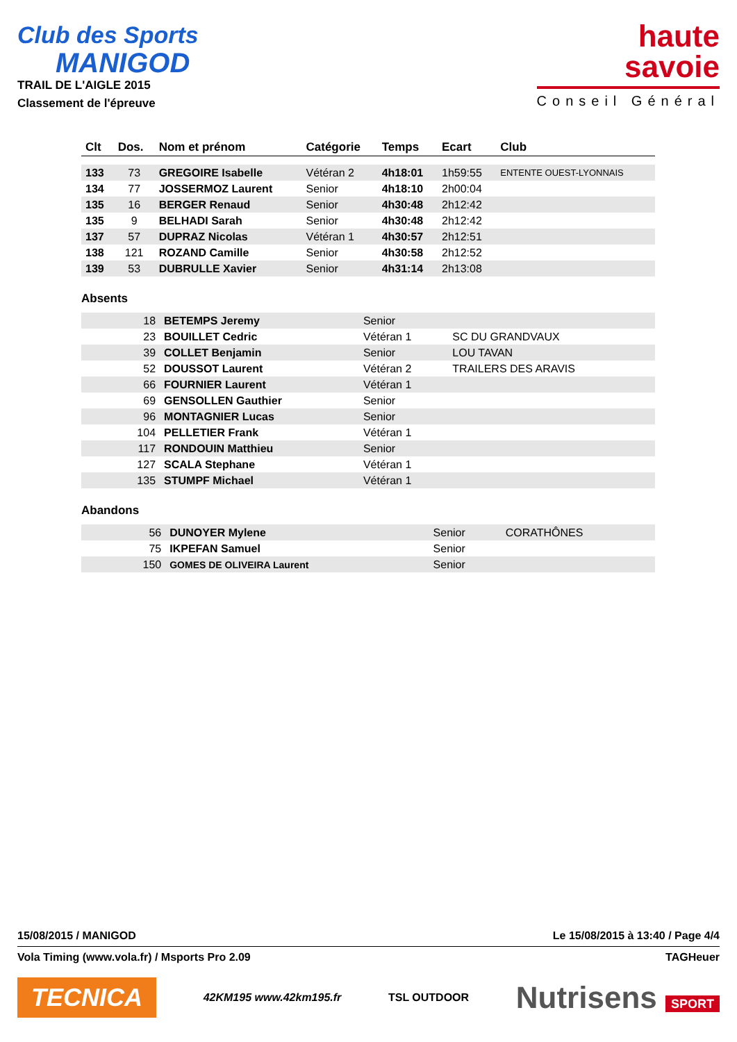Club des Sports
MANIGOD
TRAIL DE L'AIGLE 2015
Classement de l'épreuve
haute
savoie
Conseil Général
| Clt | Dos. | Nom et prénom | Catégorie | Temps | Ecart | Club |
| --- | --- | --- | --- | --- | --- | --- |
| 133 | 73 | GREGOIRE Isabelle | Vétéran 2 | 4h18:01 | 1h59:55 | ENTENTE OUEST-LYONNAIS |
| 134 | 77 | JOSSERMOZ Laurent | Senior | 4h18:10 | 2h00:04 | |
| 135 | 16 | BERGER Renaud | Senior | 4h30:48 | 2h12:42 | |
| 135 | 9 | BELHADI Sarah | Senior | 4h30:48 | 2h12:42 | |
| 137 | 57 | DUPRAZ Nicolas | Vétéran 1 | 4h30:57 | 2h12:51 | |
| 138 | 121 | ROZAND Camille | Senior | 4h30:58 | 2h12:52 | |
| 139 | 53 | DUBRULLE Xavier | Senior | 4h31:14 | 2h13:08 | |
Absents
| | 18 | BETEMPS Jeremy | Senior | |
| | 23 | BOUILLET Cedric | Vétéran 1 | SC DU GRANDVAUX |
| | 39 | COLLET Benjamin | Senior | LOU TAVAN |
| | 52 | DOUSSOT Laurent | Vétéran 2 | TRAILERS DES ARAVIS |
| | 66 | FOURNIER Laurent | Vétéran 1 | |
| | 69 | GENSOLLEN Gauthier | Senior | |
| | 96 | MONTAGNIER Lucas | Senior | |
| | 104 | PELLETIER Frank | Vétéran 1 | |
| | 117 | RONDOUIN Matthieu | Senior | |
| | 127 | SCALA Stephane | Vétéran 1 | |
| | 135 | STUMPF Michael | Vétéran 1 | |
Abandons
| | 56 | DUNOYER Mylene | Senior | CORATHÔNES |
| | 75 | IKPEFAN Samuel | Senior | |
| | 150 | GOMES DE OLIVEIRA Laurent | Senior | |
15/08/2015 / MANIGOD Le 15/08/2015 à 13:40 / Page 4/4
Vola Timing (www.vola.fr) / Msports Pro 2.09 TAGHeuer
TECNICA 42KM195 www.42km195.fr TSL OUTDOOR Nutrisens SPORT